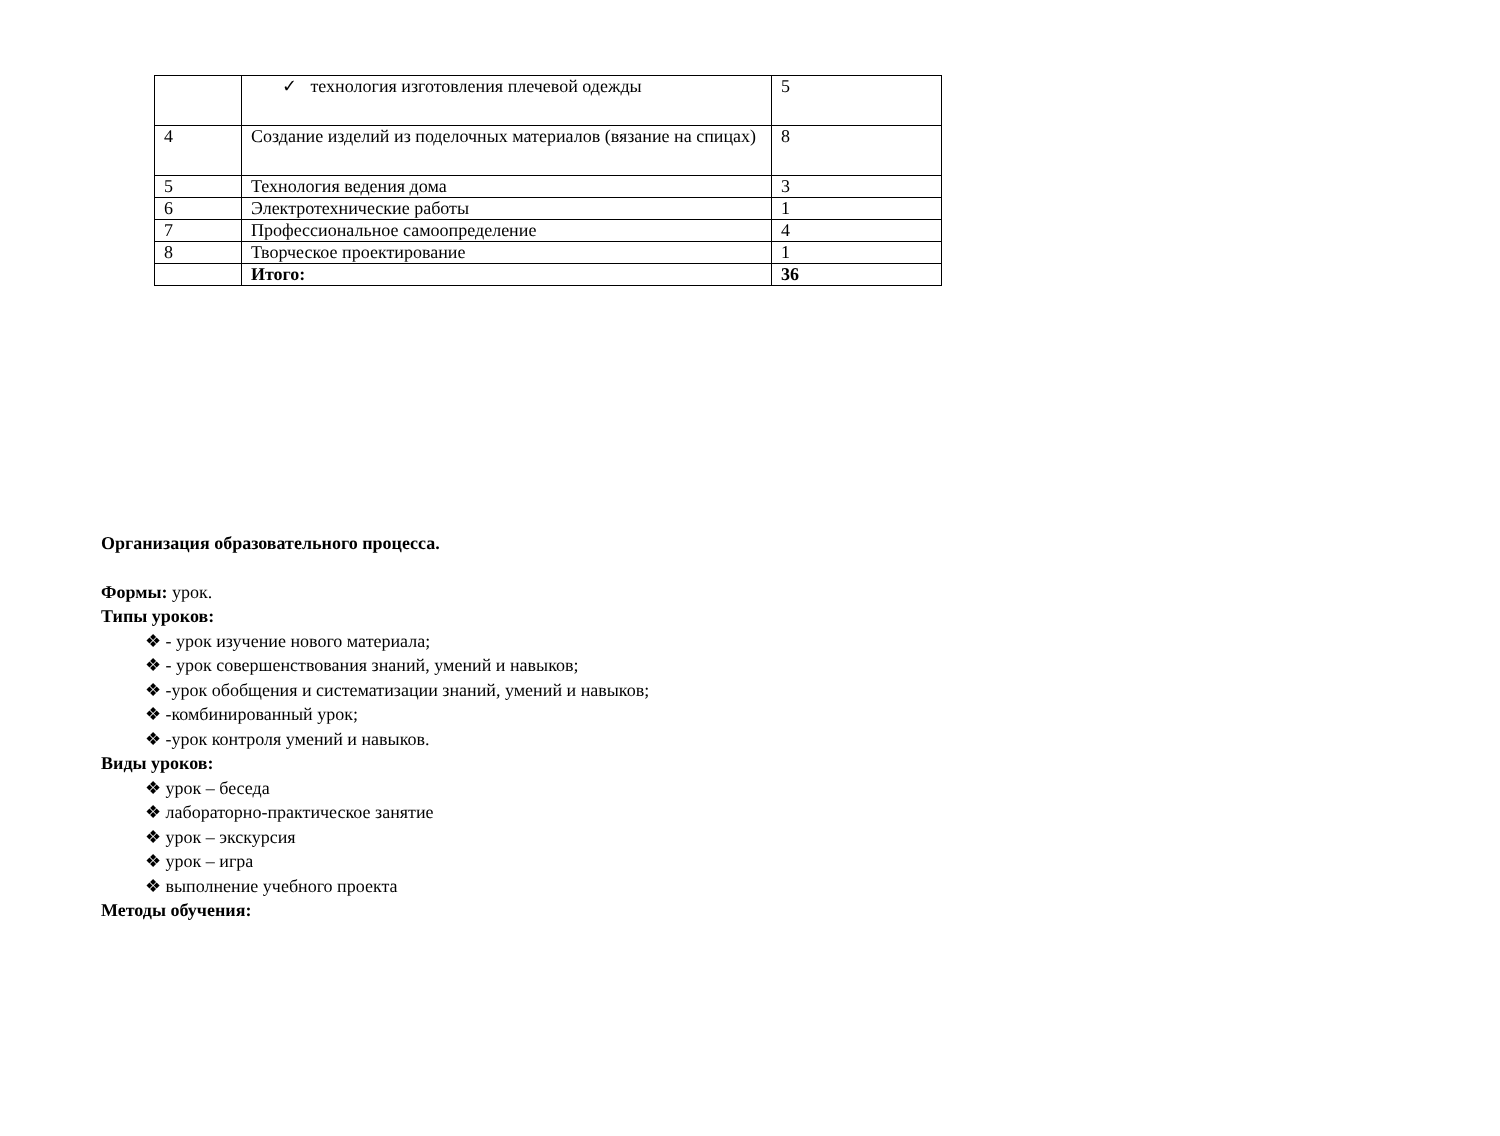| | ✓ технология изготовления плечевой одежды | 5 |
| 4 | Создание изделий из поделочных материалов (вязание на спицах) | 8 |
| 5 | Технология ведения дома | 3 |
| 6 | Электротехнические работы | 1 |
| 7 | Профессиональное самоопределение | 4 |
| 8 | Творческое проектирование | 1 |
| | Итого: | 36 |
Организация образовательного процесса.
Формы: урок.
Типы уроков:
❖ - урок изучение нового материала;
❖ - урок совершенствования знаний, умений и навыков;
❖ -урок обобщения и систематизации знаний, умений и навыков;
❖ -комбинированный урок;
❖ -урок контроля умений и навыков.
Виды уроков:
❖ урок – беседа
❖ лабораторно-практическое занятие
❖ урок – экскурсия
❖ урок – игра
❖ выполнение учебного проекта
Методы обучения: